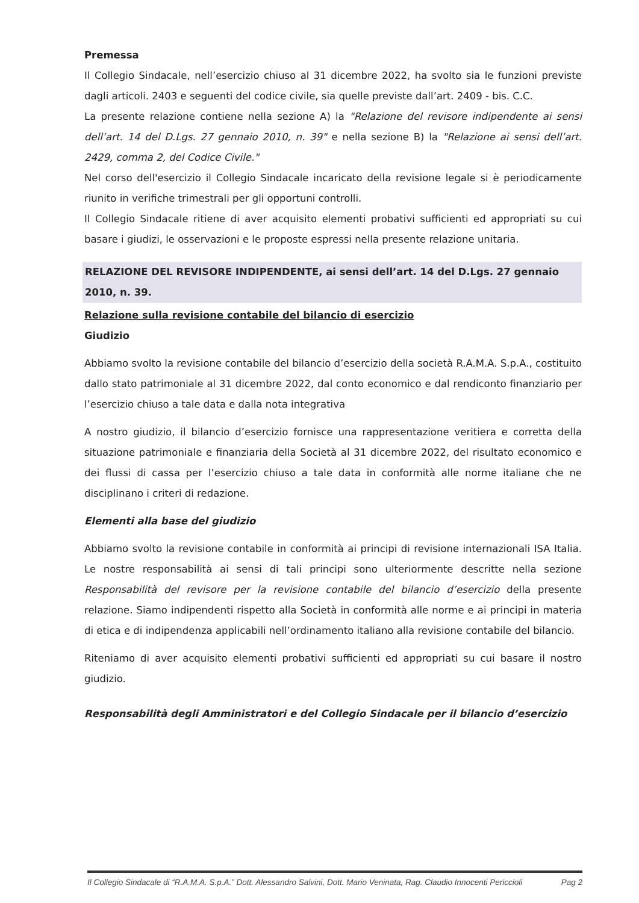Premessa
Il Collegio Sindacale, nell’esercizio chiuso al 31 dicembre 2022, ha svolto sia le funzioni previste dagli articoli. 2403 e seguenti del codice civile, sia quelle previste dall’art. 2409 - bis. C.C.
La presente relazione contiene nella sezione A) la "Relazione del revisore indipendente ai sensi dell’art. 14 del D.Lgs. 27 gennaio 2010, n. 39" e nella sezione B) la "Relazione ai sensi dell’art. 2429, comma 2, del Codice Civile."
Nel corso dell'esercizio il Collegio Sindacale incaricato della revisione legale si è periodicamente riunito in verifiche trimestrali per gli opportuni controlli.
Il Collegio Sindacale ritiene di aver acquisito elementi probativi sufficienti ed appropriati su cui basare i giudizi, le osservazioni e le proposte espressi nella presente relazione unitaria.
RELAZIONE DEL REVISORE INDIPENDENTE, ai sensi dell’art. 14 del D.Lgs. 27 gennaio 2010, n. 39.
Relazione sulla revisione contabile del bilancio di esercizio
Giudizio
Abbiamo svolto la revisione contabile del bilancio d’esercizio della società R.A.M.A. S.p.A., costituito dallo stato patrimoniale al 31 dicembre 2022, dal conto economico e dal rendiconto finanziario per l’esercizio chiuso a tale data e dalla nota integrativa
A nostro giudizio, il bilancio d’esercizio fornisce una rappresentazione veritiera e corretta della situazione patrimoniale e finanziaria della Società al 31 dicembre 2022, del risultato economico e dei flussi di cassa per l’esercizio chiuso a tale data in conformità alle norme italiane che ne disciplinano i criteri di redazione.
Elementi alla base del giudizio
Abbiamo svolto la revisione contabile in conformità ai principi di revisione internazionali ISA Italia. Le nostre responsabilità ai sensi di tali principi sono ulteriormente descritte nella sezione Responsabilità del revisore per la revisione contabile del bilancio d’esercizio della presente relazione. Siamo indipendenti rispetto alla Società in conformità alle norme e ai principi in materia di etica e di indipendenza applicabili nell’ordinamento italiano alla revisione contabile del bilancio.
Riteniamo di aver acquisito elementi probativi sufficienti ed appropriati su cui basare il nostro giudizio.
Responsabilità degli Amministratori e del Collegio Sindacale per il bilancio d’esercizio
Il Collegio Sindacale di “R.A.M.A. S.p.A.” Dott. Alessandro Salvini, Dott. Mario Veninata, Rag. Claudio Innocenti Periccioli Pag 2